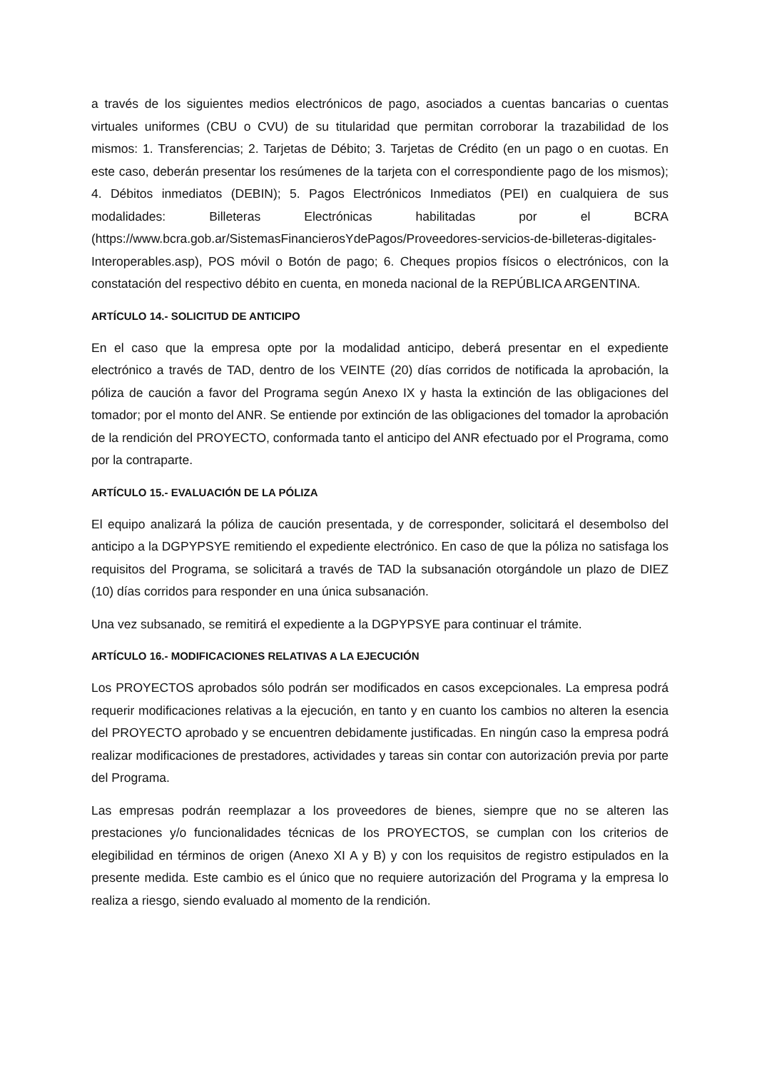a través de los siguientes medios electrónicos de pago, asociados a cuentas bancarias o cuentas virtuales uniformes (CBU o CVU) de su titularidad que permitan corroborar la trazabilidad de los mismos: 1. Transferencias; 2. Tarjetas de Débito; 3. Tarjetas de Crédito (en un pago o en cuotas. En este caso, deberán presentar los resúmenes de la tarjeta con el correspondiente pago de los mismos); 4. Débitos inmediatos (DEBIN); 5. Pagos Electrónicos Inmediatos (PEI) en cualquiera de sus modalidades: Billeteras Electrónicas habilitadas por el BCRA (https://www.bcra.gob.ar/SistemasFinancierosYdePagos/Proveedores-servicios-de-billeteras-digitales-Interoperables.asp), POS móvil o Botón de pago; 6. Cheques propios físicos o electrónicos, con la constatación del respectivo débito en cuenta, en moneda nacional de la REPÚBLICA ARGENTINA.
ARTÍCULO 14.- SOLICITUD DE ANTICIPO
En el caso que la empresa opte por la modalidad anticipo, deberá presentar en el expediente electrónico a través de TAD, dentro de los VEINTE (20) días corridos de notificada la aprobación, la póliza de caución a favor del Programa según Anexo IX y hasta la extinción de las obligaciones del tomador; por el monto del ANR. Se entiende por extinción de las obligaciones del tomador la aprobación de la rendición del PROYECTO, conformada tanto el anticipo del ANR efectuado por el Programa, como por la contraparte.
ARTÍCULO 15.- EVALUACIÓN DE LA PÓLIZA
El equipo analizará la póliza de caución presentada, y de corresponder, solicitará el desembolso del anticipo a la DGPYPSYE remitiendo el expediente electrónico. En caso de que la póliza no satisfaga los requisitos del Programa, se solicitará a través de TAD la subsanación otorgándole un plazo de DIEZ (10) días corridos para responder en una única subsanación.
Una vez subsanado, se remitirá el expediente a la DGPYPSYE para continuar el trámite.
ARTÍCULO 16.- MODIFICACIONES RELATIVAS A LA EJECUCIÓN
Los PROYECTOS aprobados sólo podrán ser modificados en casos excepcionales. La empresa podrá requerir modificaciones relativas a la ejecución, en tanto y en cuanto los cambios no alteren la esencia del PROYECTO aprobado y se encuentren debidamente justificadas. En ningún caso la empresa podrá realizar modificaciones de prestadores, actividades y tareas sin contar con autorización previa por parte del Programa.
Las empresas podrán reemplazar a los proveedores de bienes, siempre que no se alteren las prestaciones y/o funcionalidades técnicas de los PROYECTOS, se cumplan con los criterios de elegibilidad en términos de origen (Anexo XI A y B) y con los requisitos de registro estipulados en la presente medida. Este cambio es el único que no requiere autorización del Programa y la empresa lo realiza a riesgo, siendo evaluado al momento de la rendición.